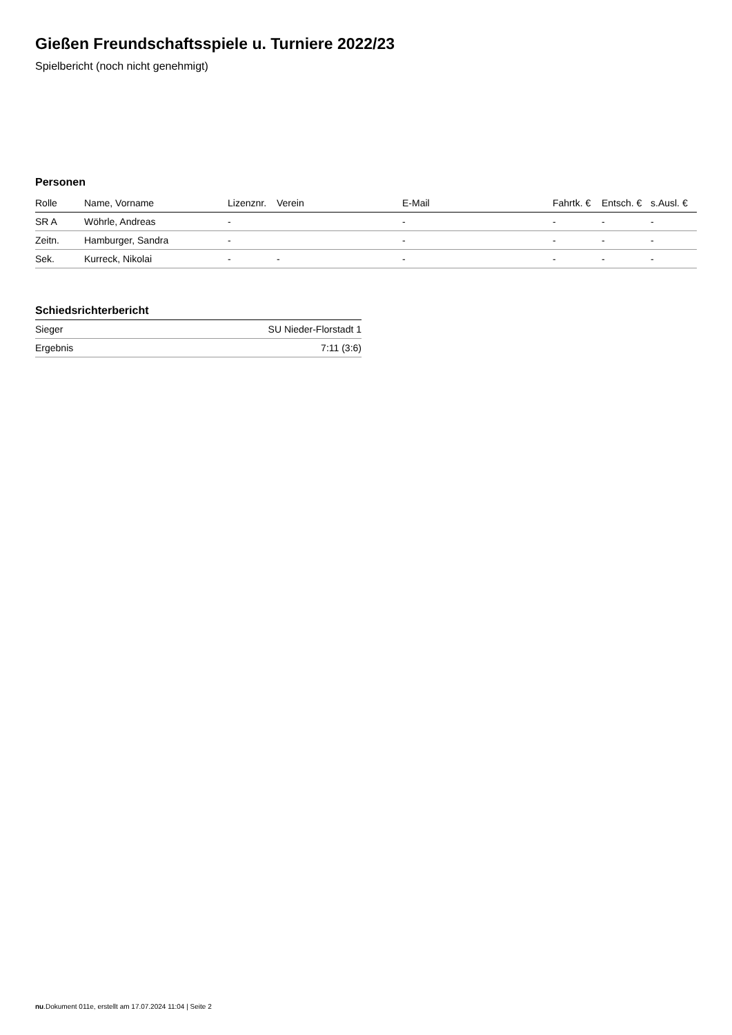Gießen Freundschaftsspiele u. Turniere 2022/23
Spielbericht (noch nicht genehmigt)
Personen
| Rolle | Name, Vorname | Lizenznr. | Verein | E-Mail | Fahrtk. € | Entsch. € | s.Ausl. € |
| --- | --- | --- | --- | --- | --- | --- | --- |
| SR A | Wöhrle, Andreas | - | | - | - | - | - |
| Zeitn. | Hamburger, Sandra | - | | - | - | - | - |
| Sek. | Kurreck, Nikolai | - | - | - | - | - | - |
Schiedsrichterbericht
| Sieger | SU Nieder-Florstadt 1 |
| Ergebnis | 7:11 (3:6) |
nu.Dokument 011e, erstellt am 17.07.2024 11:04 | Seite 2